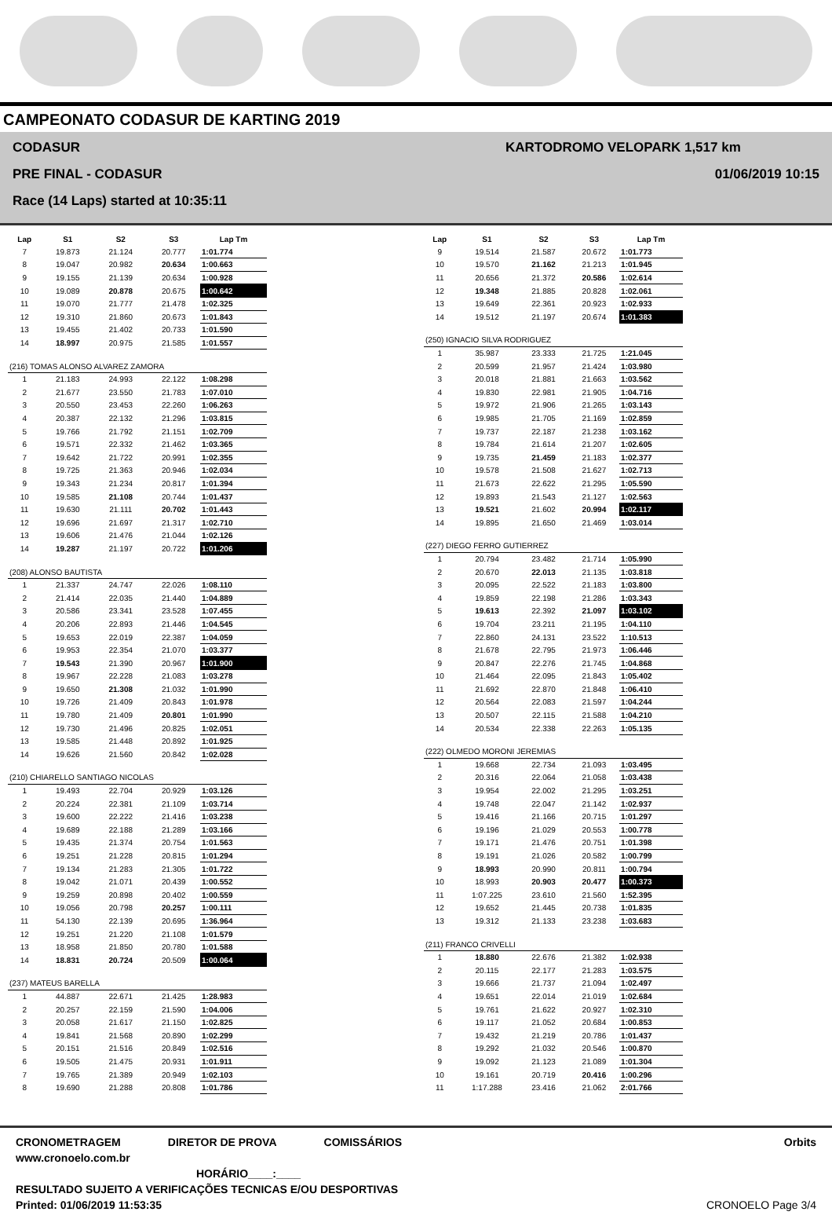CAMPEONATO CODASUR DE KARTING 2019
CODASUR
PRE FINAL - CODASUR
Race (14 Laps) started at 10:35:11
KARTODROMO VELOPARK 1,517 km
01/06/2019 10:15
| Lap | S1 | S2 | S3 | Lap Tm |
| --- | --- | --- | --- | --- |
| 7 | 19.873 | 21.124 | 20.777 | 1:01.774 |
| 8 | 19.047 | 20.982 | 20.634 | 1:00.663 |
| 9 | 19.155 | 21.139 | 20.634 | 1:00.928 |
| 10 | 19.089 | 20.878 | 20.675 | 1:00.642 |
| 11 | 19.070 | 21.777 | 21.478 | 1:02.325 |
| 12 | 19.310 | 21.860 | 20.673 | 1:01.843 |
| 13 | 19.455 | 21.402 | 20.733 | 1:01.590 |
| 14 | 18.997 | 20.975 | 21.585 | 1:01.557 |
| (216) TOMAS ALONSO ALVAREZ ZAMORA | | | | |
| 1 | 21.183 | 24.993 | 22.122 | 1:08.298 |
| 2 | 21.677 | 23.550 | 21.783 | 1:07.010 |
| 3 | 20.550 | 23.453 | 22.260 | 1:06.263 |
| 4 | 20.387 | 22.132 | 21.296 | 1:03.815 |
| 5 | 19.766 | 21.792 | 21.151 | 1:02.709 |
| 6 | 19.571 | 22.332 | 21.462 | 1:03.365 |
| 7 | 19.642 | 21.722 | 20.991 | 1:02.355 |
| 8 | 19.725 | 21.363 | 20.946 | 1:02.034 |
| 9 | 19.343 | 21.234 | 20.817 | 1:01.394 |
| 10 | 19.585 | 21.108 | 20.744 | 1:01.437 |
| 11 | 19.630 | 21.111 | 20.702 | 1:01.443 |
| 12 | 19.696 | 21.697 | 21.317 | 1:02.710 |
| 13 | 19.606 | 21.476 | 21.044 | 1:02.126 |
| 14 | 19.287 | 21.197 | 20.722 | 1:01.206 |
| (208) ALONSO BAUTISTA | | | | |
| 1 | 21.337 | 24.747 | 22.026 | 1:08.110 |
| 2 | 21.414 | 22.035 | 21.440 | 1:04.889 |
| 3 | 20.586 | 23.341 | 23.528 | 1:07.455 |
| 4 | 20.206 | 22.893 | 21.446 | 1:04.545 |
| 5 | 19.653 | 22.019 | 22.387 | 1:04.059 |
| 6 | 19.953 | 22.354 | 21.070 | 1:03.377 |
| 7 | 19.543 | 21.390 | 20.967 | 1:01.900 |
| 8 | 19.967 | 22.228 | 21.083 | 1:03.278 |
| 9 | 19.650 | 21.308 | 21.032 | 1:01.990 |
| 10 | 19.726 | 21.409 | 20.843 | 1:01.978 |
| 11 | 19.780 | 21.409 | 20.801 | 1:01.990 |
| 12 | 19.730 | 21.496 | 20.825 | 1:02.051 |
| 13 | 19.585 | 21.448 | 20.892 | 1:01.925 |
| 14 | 19.626 | 21.560 | 20.842 | 1:02.028 |
| (210) CHIARELLO SANTIAGO NICOLAS | | | | |
| 1 | 19.493 | 22.704 | 20.929 | 1:03.126 |
| 2 | 20.224 | 22.381 | 21.109 | 1:03.714 |
| 3 | 19.600 | 22.222 | 21.416 | 1:03.238 |
| 4 | 19.689 | 22.188 | 21.289 | 1:03.166 |
| 5 | 19.435 | 21.374 | 20.754 | 1:01.563 |
| 6 | 19.251 | 21.228 | 20.815 | 1:01.294 |
| 7 | 19.134 | 21.283 | 21.305 | 1:01.722 |
| 8 | 19.042 | 21.071 | 20.439 | 1:00.552 |
| 9 | 19.259 | 20.898 | 20.402 | 1:00.559 |
| 10 | 19.056 | 20.798 | 20.257 | 1:00.111 |
| 11 | 54.130 | 22.139 | 20.695 | 1:36.964 |
| 12 | 19.251 | 21.220 | 21.108 | 1:01.579 |
| 13 | 18.958 | 21.850 | 20.780 | 1:01.588 |
| 14 | 18.831 | 20.724 | 20.509 | 1:00.064 |
| (237) MATEUS BARELLA | | | | |
| 1 | 44.887 | 22.671 | 21.425 | 1:28.983 |
| 2 | 20.257 | 22.159 | 21.590 | 1:04.006 |
| 3 | 20.058 | 21.617 | 21.150 | 1:02.825 |
| 4 | 19.841 | 21.568 | 20.890 | 1:02.299 |
| 5 | 20.151 | 21.516 | 20.849 | 1:02.516 |
| 6 | 19.505 | 21.475 | 20.931 | 1:01.911 |
| 7 | 19.765 | 21.389 | 20.949 | 1:02.103 |
| 8 | 19.690 | 21.288 | 20.808 | 1:01.786 |
| Lap | S1 | S2 | S3 | Lap Tm |
| --- | --- | --- | --- | --- |
| 9 | 19.514 | 21.587 | 20.672 | 1:01.773 |
| 10 | 19.570 | 21.162 | 21.213 | 1:01.945 |
| 11 | 20.656 | 21.372 | 20.586 | 1:02.614 |
| 12 | 19.348 | 21.885 | 20.828 | 1:02.061 |
| 13 | 19.649 | 22.361 | 20.923 | 1:02.933 |
| 14 | 19.512 | 21.197 | 20.674 | 1:01.383 |
| (250) IGNACIO SILVA RODRIGUEZ | | | | |
| 1 | 35.987 | 23.333 | 21.725 | 1:21.045 |
| 2 | 20.599 | 21.957 | 21.424 | 1:03.980 |
| 3 | 20.018 | 21.881 | 21.663 | 1:03.562 |
| 4 | 19.830 | 22.981 | 21.905 | 1:04.716 |
| 5 | 19.972 | 21.906 | 21.265 | 1:03.143 |
| 6 | 19.985 | 21.705 | 21.169 | 1:02.859 |
| 7 | 19.737 | 22.187 | 21.238 | 1:03.162 |
| 8 | 19.784 | 21.614 | 21.207 | 1:02.605 |
| 9 | 19.735 | 21.459 | 21.183 | 1:02.377 |
| 10 | 19.578 | 21.508 | 21.627 | 1:02.713 |
| 11 | 21.673 | 22.622 | 21.295 | 1:05.590 |
| 12 | 19.893 | 21.543 | 21.127 | 1:02.563 |
| 13 | 19.521 | 21.602 | 20.994 | 1:02.117 |
| 14 | 19.895 | 21.650 | 21.469 | 1:03.014 |
| (227) DIEGO FERRO GUTIERREZ | | | | |
| 1 | 20.794 | 23.482 | 21.714 | 1:05.990 |
| 2 | 20.670 | 22.013 | 21.135 | 1:03.818 |
| 3 | 20.095 | 22.522 | 21.183 | 1:03.800 |
| 4 | 19.859 | 22.198 | 21.286 | 1:03.343 |
| 5 | 19.613 | 22.392 | 21.097 | 1:03.102 |
| 6 | 19.704 | 23.211 | 21.195 | 1:04.110 |
| 7 | 22.860 | 24.131 | 23.522 | 1:10.513 |
| 8 | 21.678 | 22.795 | 21.973 | 1:06.446 |
| 9 | 20.847 | 22.276 | 21.745 | 1:04.868 |
| 10 | 21.464 | 22.095 | 21.843 | 1:05.402 |
| 11 | 21.692 | 22.870 | 21.848 | 1:06.410 |
| 12 | 20.564 | 22.083 | 21.597 | 1:04.244 |
| 13 | 20.507 | 22.115 | 21.588 | 1:04.210 |
| 14 | 20.534 | 22.338 | 22.263 | 1:05.135 |
| (222) OLMEDO MORONI JEREMIAS | | | | |
| 1 | 19.668 | 22.734 | 21.093 | 1:03.495 |
| 2 | 20.316 | 22.064 | 21.058 | 1:03.438 |
| 3 | 19.954 | 22.002 | 21.295 | 1:03.251 |
| 4 | 19.748 | 22.047 | 21.142 | 1:02.937 |
| 5 | 19.416 | 21.166 | 20.715 | 1:01.297 |
| 6 | 19.196 | 21.029 | 20.553 | 1:00.778 |
| 7 | 19.171 | 21.476 | 20.751 | 1:01.398 |
| 8 | 19.191 | 21.026 | 20.582 | 1:00.799 |
| 9 | 18.993 | 20.990 | 20.811 | 1:00.794 |
| 10 | 18.993 | 20.903 | 20.477 | 1:00.373 |
| 11 | 1:07.225 | 23.610 | 21.560 | 1:52.395 |
| 12 | 19.652 | 21.445 | 20.738 | 1:01.835 |
| 13 | 19.312 | 21.133 | 23.238 | 1:03.683 |
| (211) FRANCO CRIVELLI | | | | |
| 1 | 18.880 | 22.676 | 21.382 | 1:02.938 |
| 2 | 20.115 | 22.177 | 21.283 | 1:03.575 |
| 3 | 19.666 | 21.737 | 21.094 | 1:02.497 |
| 4 | 19.651 | 22.014 | 21.019 | 1:02.684 |
| 5 | 19.761 | 21.622 | 20.927 | 1:02.310 |
| 6 | 19.117 | 21.052 | 20.684 | 1:00.853 |
| 7 | 19.432 | 21.219 | 20.786 | 1:01.437 |
| 8 | 19.292 | 21.032 | 20.546 | 1:00.870 |
| 9 | 19.092 | 21.123 | 21.089 | 1:01.304 |
| 10 | 19.161 | 20.719 | 20.416 | 1:00.296 |
| 11 | 1:17.288 | 23.416 | 21.062 | 2:01.766 |
CRONOMETRAGEM DIRETOR DE PROVA COMISSÁRIOS Orbits
www.cronoelo.com.br
HORÁRIO____:____
RESULTADO SUJEITO A VERIFICAÇÕES TECNICAS E/OU DESPORTIVAS
Printed: 01/06/2019 11:53:35 CRONOELO Page 3/4